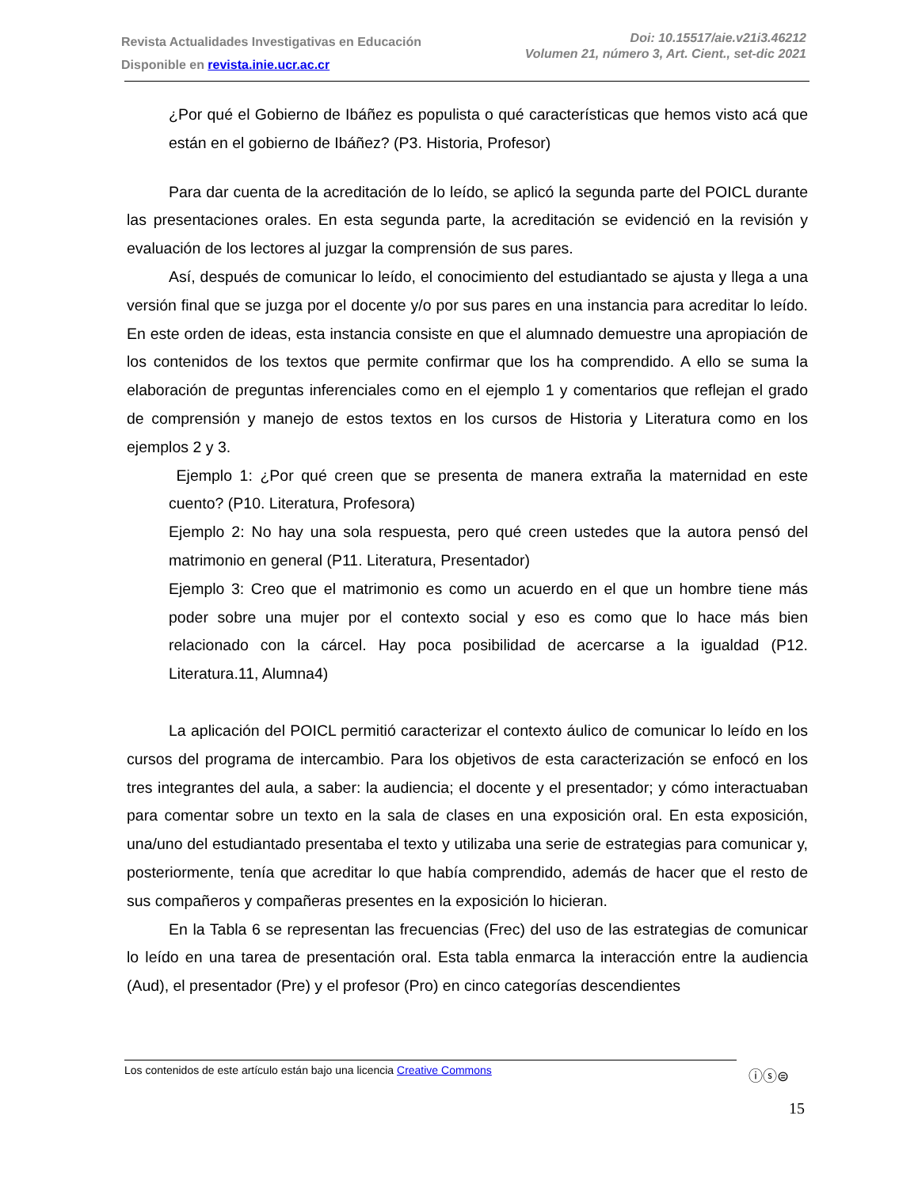Revista Actualidades Investigativas en Educación
Disponible en revista.inie.ucr.ac.cr
Doi: 10.15517/aie.v21i3.46212
Volumen 21, número 3, Art. Cient., set-dic 2021
¿Por qué el Gobierno de Ibáñez es populista o qué características que hemos visto acá que están en el gobierno de Ibáñez? (P3. Historia, Profesor)
Para dar cuenta de la acreditación de lo leído, se aplicó la segunda parte del POICL durante las presentaciones orales. En esta segunda parte, la acreditación se evidenció en la revisión y evaluación de los lectores al juzgar la comprensión de sus pares.
Así, después de comunicar lo leído, el conocimiento del estudiantado se ajusta y llega a una versión final que se juzga por el docente y/o por sus pares en una instancia para acreditar lo leído. En este orden de ideas, esta instancia consiste en que el alumnado demuestre una apropiación de los contenidos de los textos que permite confirmar que los ha comprendido. A ello se suma la elaboración de preguntas inferenciales como en el ejemplo 1 y comentarios que reflejan el grado de comprensión y manejo de estos textos en los cursos de Historia y Literatura como en los ejemplos 2 y 3.
Ejemplo 1: ¿Por qué creen que se presenta de manera extraña la maternidad en este cuento? (P10. Literatura, Profesora)
Ejemplo 2: No hay una sola respuesta, pero qué creen ustedes que la autora pensó del matrimonio en general (P11. Literatura, Presentador)
Ejemplo 3: Creo que el matrimonio es como un acuerdo en el que un hombre tiene más poder sobre una mujer por el contexto social y eso es como que lo hace más bien relacionado con la cárcel. Hay poca posibilidad de acercarse a la igualdad (P12. Literatura.11, Alumna4)
La aplicación del POICL permitió caracterizar el contexto áulico de comunicar lo leído en los cursos del programa de intercambio. Para los objetivos de esta caracterización se enfocó en los tres integrantes del aula, a saber: la audiencia; el docente y el presentador; y cómo interactuaban para comentar sobre un texto en la sala de clases en una exposición oral. En esta exposición, una/uno del estudiantado presentaba el texto y utilizaba una serie de estrategias para comunicar y, posteriormente, tenía que acreditar lo que había comprendido, además de hacer que el resto de sus compañeros y compañeras presentes en la exposición lo hicieran.
En la Tabla 6 se representan las frecuencias (Frec) del uso de las estrategias de comunicar lo leído en una tarea de presentación oral. Esta tabla enmarca la interacción entre la audiencia (Aud), el presentador (Pre) y el profesor (Pro) en cinco categorías descendientes
Los contenidos de este artículo están bajo una licencia Creative Commons ⓘⓢ⊜
15